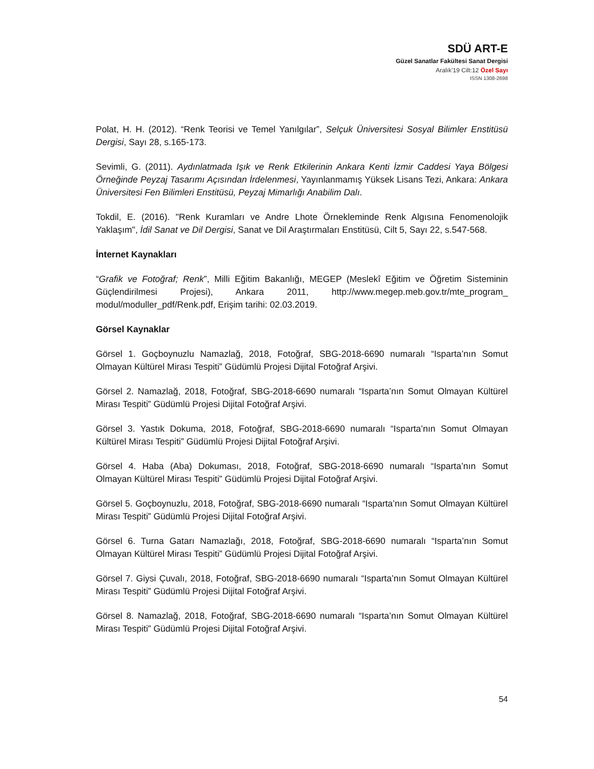SDÜ ART-E
Güzel Sanatlar Fakültesi Sanat Dergisi
Aralık’19 Cilt:12 Özel Sayı
ISSN 1308-2698
Polat, H. H. (2012). “Renk Teorisi ve Temel Yanılgılar”, Selçuk Üniversitesi Sosyal Bilimler Enstitüsü Dergisi, Sayı 28, s.165-173.
Sevimli, G. (2011). Aydınlatmada Işık ve Renk Etkilerinin Ankara Kenti İzmir Caddesi Yaya Bölgesi Örneğinde Peyzaj Tasarımı Açısından İrdelenmesi, Yayınlanmamış Yüksek Lisans Tezi, Ankara: Ankara Üniversitesi Fen Bilimleri Enstitüsü, Peyzaj Mimarlığı Anabilim Dalı.
Tokdil, E. (2016). "Renk Kuramları ve Andre Lhote Örnekleminde Renk Algısına Fenomenolojik Yaklaşım", İdil Sanat ve Dil Dergisi, Sanat ve Dil Araştırmaları Enstitüsü, Cilt 5, Sayı 22, s.547-568.
İnternet Kaynakları
“Grafik ve Fotoğraf; Renk”, Milli Eğitim Bakanlığı, MEGEP (Meslekî Eğitim ve Öğretim Sisteminin Güçlendirilmesi Projesi), Ankara 2011, http://www.megep.meb.gov.tr/mte_program_ modul/moduller_pdf/Renk.pdf, Erişim tarihi: 02.03.2019.
Görsel Kaynaklar
Görsel 1. Goçboynuzlu Namazlağ, 2018, Fotoğraf, SBG-2018-6690 numaralı “Isparta’nın Somut Olmayan Kültürel Mirası Tespiti” Güdümlü Projesi Dijital Fotoğraf Arşivi.
Görsel 2. Namazlağ, 2018, Fotoğraf, SBG-2018-6690 numaralı “Isparta’nın Somut Olmayan Kültürel Mirası Tespiti” Güdümlü Projesi Dijital Fotoğraf Arşivi.
Görsel 3. Yastık Dokuma, 2018, Fotoğraf, SBG-2018-6690 numaralı “Isparta’nın Somut Olmayan Kültürel Mirası Tespiti” Güdümlü Projesi Dijital Fotoğraf Arşivi.
Görsel 4. Haba (Aba) Dokuması, 2018, Fotoğraf, SBG-2018-6690 numaralı “Isparta’nın Somut Olmayan Kültürel Mirası Tespiti” Güdümlü Projesi Dijital Fotoğraf Arşivi.
Görsel 5. Goçboynuzlu, 2018, Fotoğraf, SBG-2018-6690 numaralı “Isparta’nın Somut Olmayan Kültürel Mirası Tespiti” Güdümlü Projesi Dijital Fotoğraf Arşivi.
Görsel 6. Turna Gatarı Namazlağı, 2018, Fotoğraf, SBG-2018-6690 numaralı “Isparta’nın Somut Olmayan Kültürel Mirası Tespiti” Güdümlü Projesi Dijital Fotoğraf Arşivi.
Görsel 7. Giysi Çuvalı, 2018, Fotoğraf, SBG-2018-6690 numaralı “Isparta’nın Somut Olmayan Kültürel Mirası Tespiti” Güdümlü Projesi Dijital Fotoğraf Arşivi.
Görsel 8. Namazlağ, 2018, Fotoğraf, SBG-2018-6690 numaralı “Isparta’nın Somut Olmayan Kültürel Mirası Tespiti” Güdümlü Projesi Dijital Fotoğraf Arşivi.
54